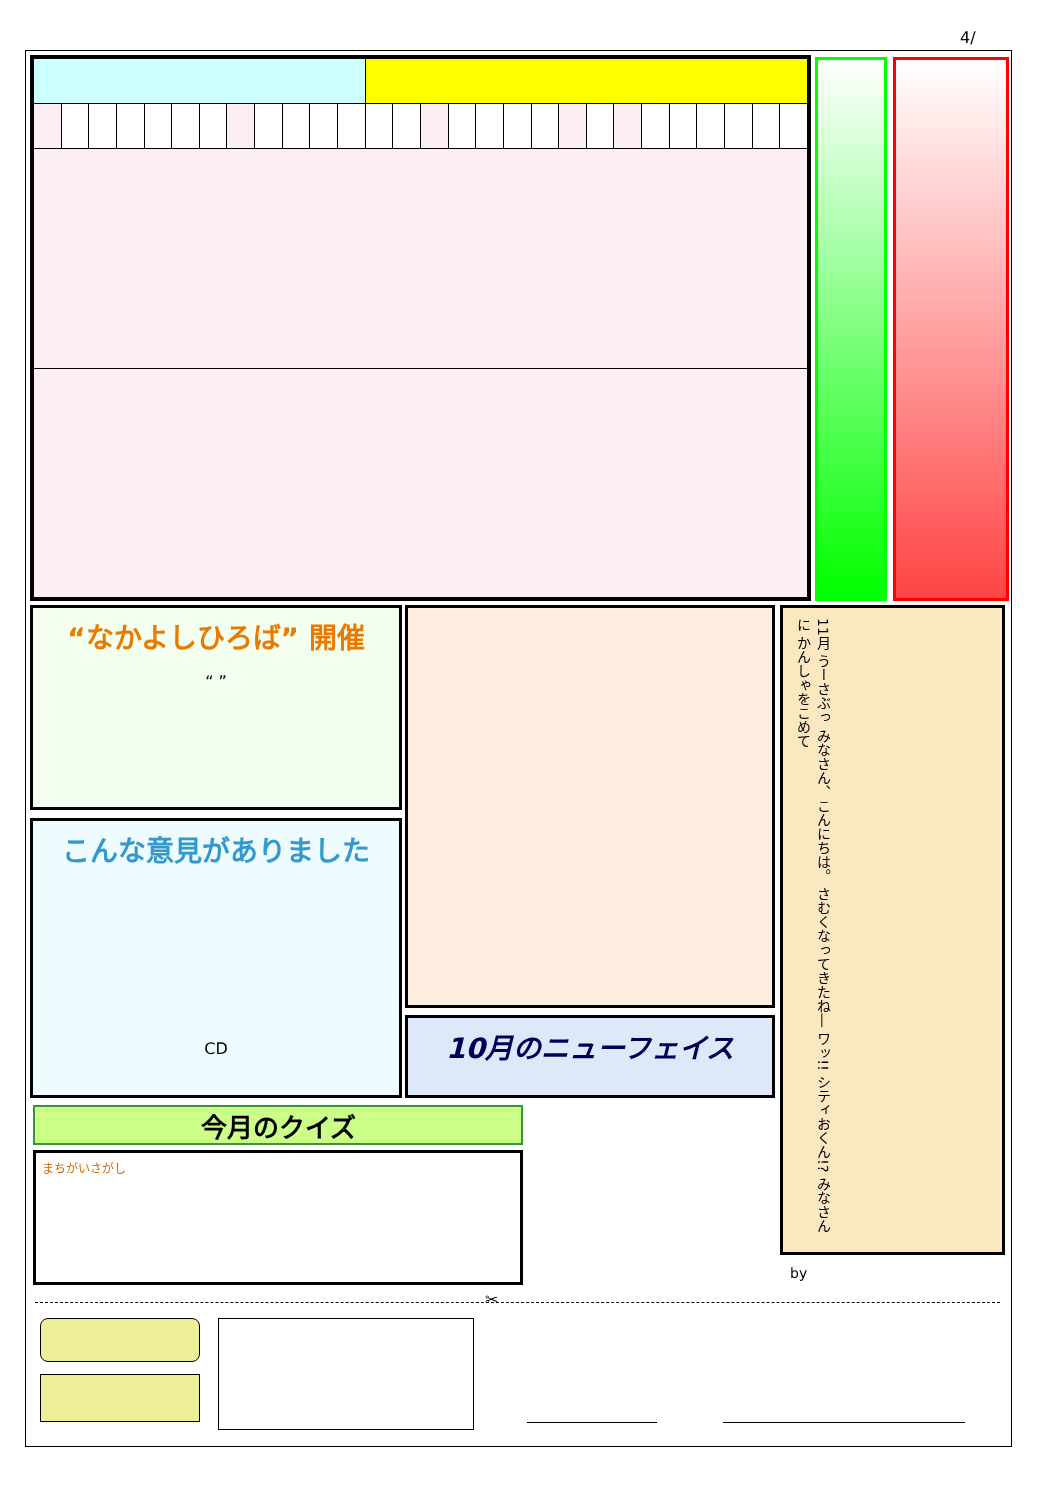4/
“なかよしひろば” 開催
“ ”
こんな意見がありました
CD
10月のニューフェイス
11月 うーさぶっ みなさん、こんにちは。 さむくなってきたね― ワッ!! シティおくん!? みなさんに かんしゃをこめて
by
今月のクイズ
まちがいさがし
✂